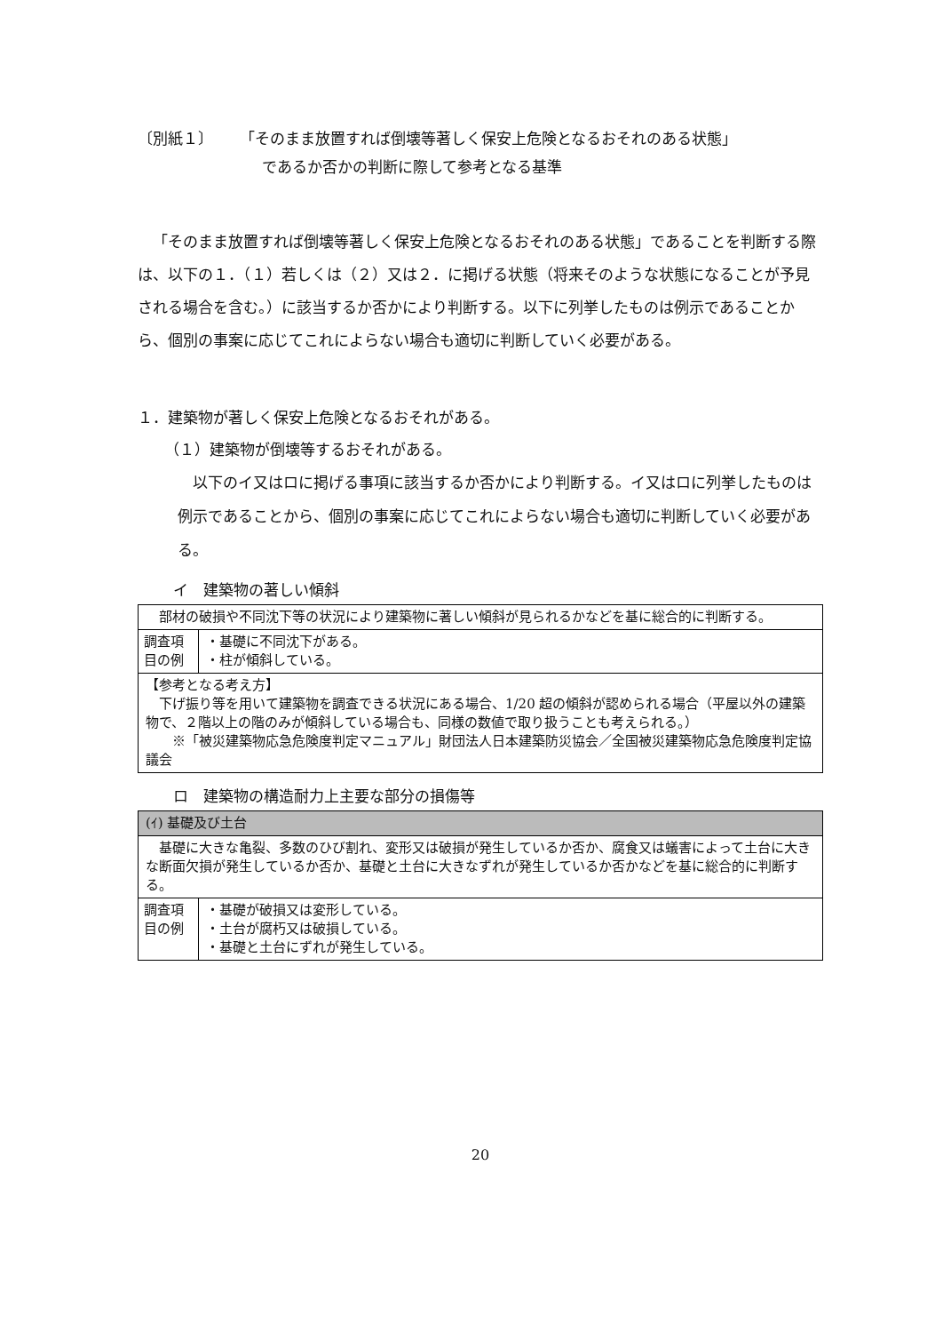〔別紙１〕 「そのまま放置すれば倒壊等著しく保安上危険となるおそれのある状態」
であるか否かの判断に際して参考となる基準
「そのまま放置すれば倒壊等著しく保安上危険となるおそれのある状態」であることを判断する際は、以下の１．（１）若しくは（２）又は２．に掲げる状態（将来そのような状態になることが予見される場合を含む。）に該当するか否かにより判断する。以下に列挙したものは例示であることから、個別の事案に応じてこれによらない場合も適切に判断していく必要がある。
１．建築物が著しく保安上危険となるおそれがある。
（１）建築物が倒壊等するおそれがある。
以下のイ又はロに掲げる事項に該当するか否かにより判断する。イ又はロに列挙したものは例示であることから、個別の事案に応じてこれによらない場合も適切に判断していく必要がある。
イ　建築物の著しい傾斜
| 部材の破損や不同沈下等の状況により建築物に著しい傾斜が見られるかなどを基に総合的に判断する。 | |
| 調査項目の例 | ・基礎に不同沈下がある。 ・柱が傾斜している。 |
| 【参考となる考え方】 下げ振り等を用いて建築物を調査できる状況にある場合、1/20 超の傾斜が認められる場合（平屋以外の建築物で、２階以上の階のみが傾斜している場合も、同様の数値で取り扱うことも考えられる。） ※「被災建築物応急危険度判定マニュアル」財団法人日本建築防災協会／全国被災建築物応急危険度判定協議会 | |
ロ　建築物の構造耐力上主要な部分の損傷等
| (ｲ) 基礎及び土台 | |
| 基礎に大きな亀裂、多数のひび割れ、変形又は破損が発生しているか否か、腐食又は蟻害によって土台に大きな断面欠損が発生しているか否か、基礎と土台に大きなずれが発生しているか否かなどを基に総合的に判断する。 | |
| 調査項目の例 | ・基礎が破損又は変形している。 ・土台が腐朽又は破損している。 ・基礎と土台にずれが発生している。 |
20